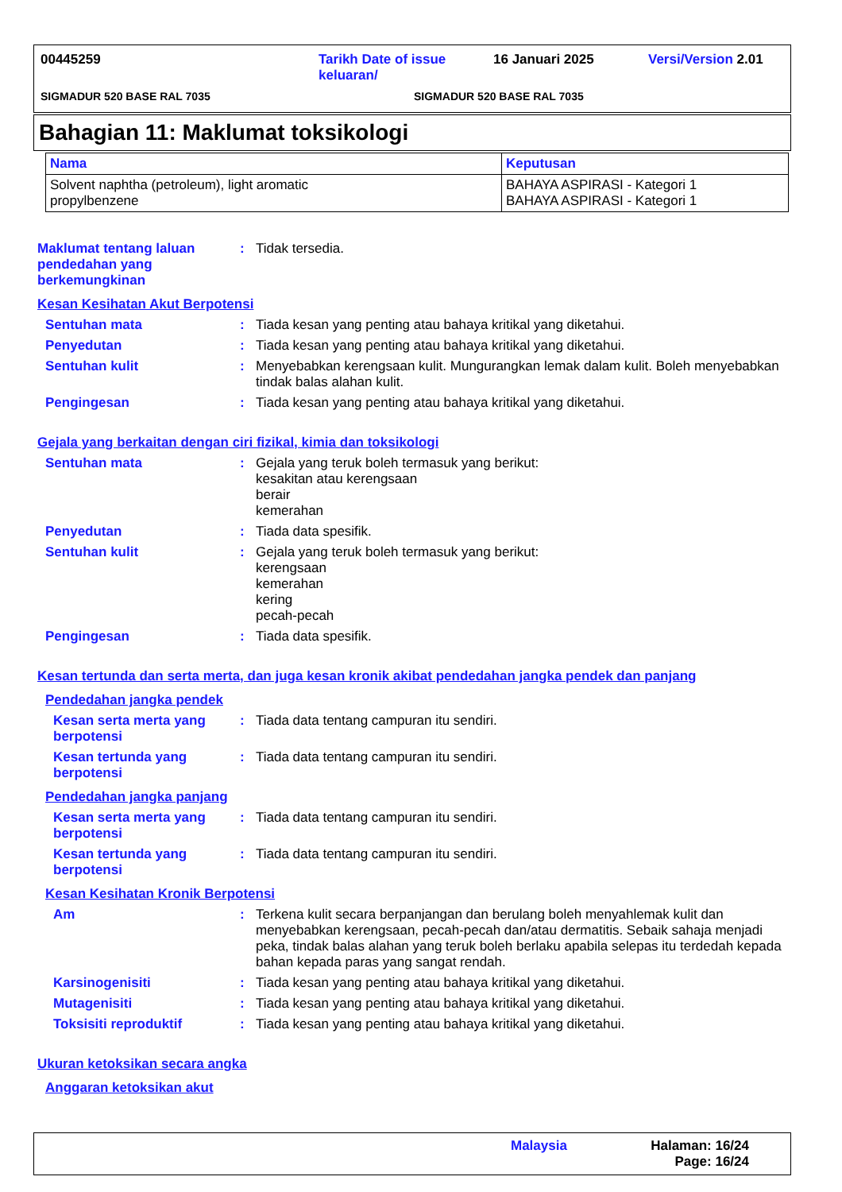00445259 Tarikh Date of issue keluaran/ 16 Januari 2025 Versi/Version 2.01
SIGMADUR 520 BASE RAL 7035 SIGMADUR 520 BASE RAL 7035
Bahagian 11: Maklumat toksikologi
| Nama | Keputusan |
| --- | --- |
| Solvent naphtha (petroleum), light aromatic propylbenzene | BAHAYA ASPIRASI - Kategori 1 BAHAYA ASPIRASI - Kategori 1 |
Maklumat tentang laluan pendedahan yang berkemungkinan: Tidak tersedia.
Kesan Kesihatan Akut Berpotensi
Sentuhan mata: Tiada kesan yang penting atau bahaya kritikal yang diketahui.
Penyedutan: Tiada kesan yang penting atau bahaya kritikal yang diketahui.
Sentuhan kulit: Menyebabkan kerengsaan kulit. Mungurangkan lemak dalam kulit. Boleh menyebabkan tindak balas alahan kulit.
Pengingesan: Tiada kesan yang penting atau bahaya kritikal yang diketahui.
Gejala yang berkaitan dengan ciri fizikal, kimia dan toksikologi
Sentuhan mata: Gejala yang teruk boleh termasuk yang berikut:
kesakitan atau kerengsaan
berair
kemerahan
Penyedutan: Tiada data spesifik.
Sentuhan kulit: Gejala yang teruk boleh termasuk yang berikut:
kerengsaan
kemerahan
kering
pecah-pecah
Pengingesan: Tiada data spesifik.
Kesan tertunda dan serta merta, dan juga kesan kronik akibat pendedahan jangka pendek dan panjang
Pendedahan jangka pendek
Kesan serta merta yang berpotensi: Tiada data tentang campuran itu sendiri.
Kesan tertunda yang berpotensi: Tiada data tentang campuran itu sendiri.
Pendedahan jangka panjang
Kesan serta merta yang berpotensi: Tiada data tentang campuran itu sendiri.
Kesan tertunda yang berpotensi: Tiada data tentang campuran itu sendiri.
Kesan Kesihatan Kronik Berpotensi
Am: Terkena kulit secara berpanjangan dan berulang boleh menyahlemak kulit dan menyebabkan kerengsaan, pecah-pecah dan/atau dermatitis. Sebaik sahaja menjadi peka, tindak balas alahan yang teruk boleh berlaku apabila selepas itu terdedah kepada bahan kepada paras yang sangat rendah.
Karsinogenisiti: Tiada kesan yang penting atau bahaya kritikal yang diketahui.
Mutagenisiti: Tiada kesan yang penting atau bahaya kritikal yang diketahui.
Toksisiti reproduktif: Tiada kesan yang penting atau bahaya kritikal yang diketahui.
Ukuran ketoksikan secara angka
Anggaran ketoksikan akut
Malaysia Halaman: 16/24
Page: 16/24